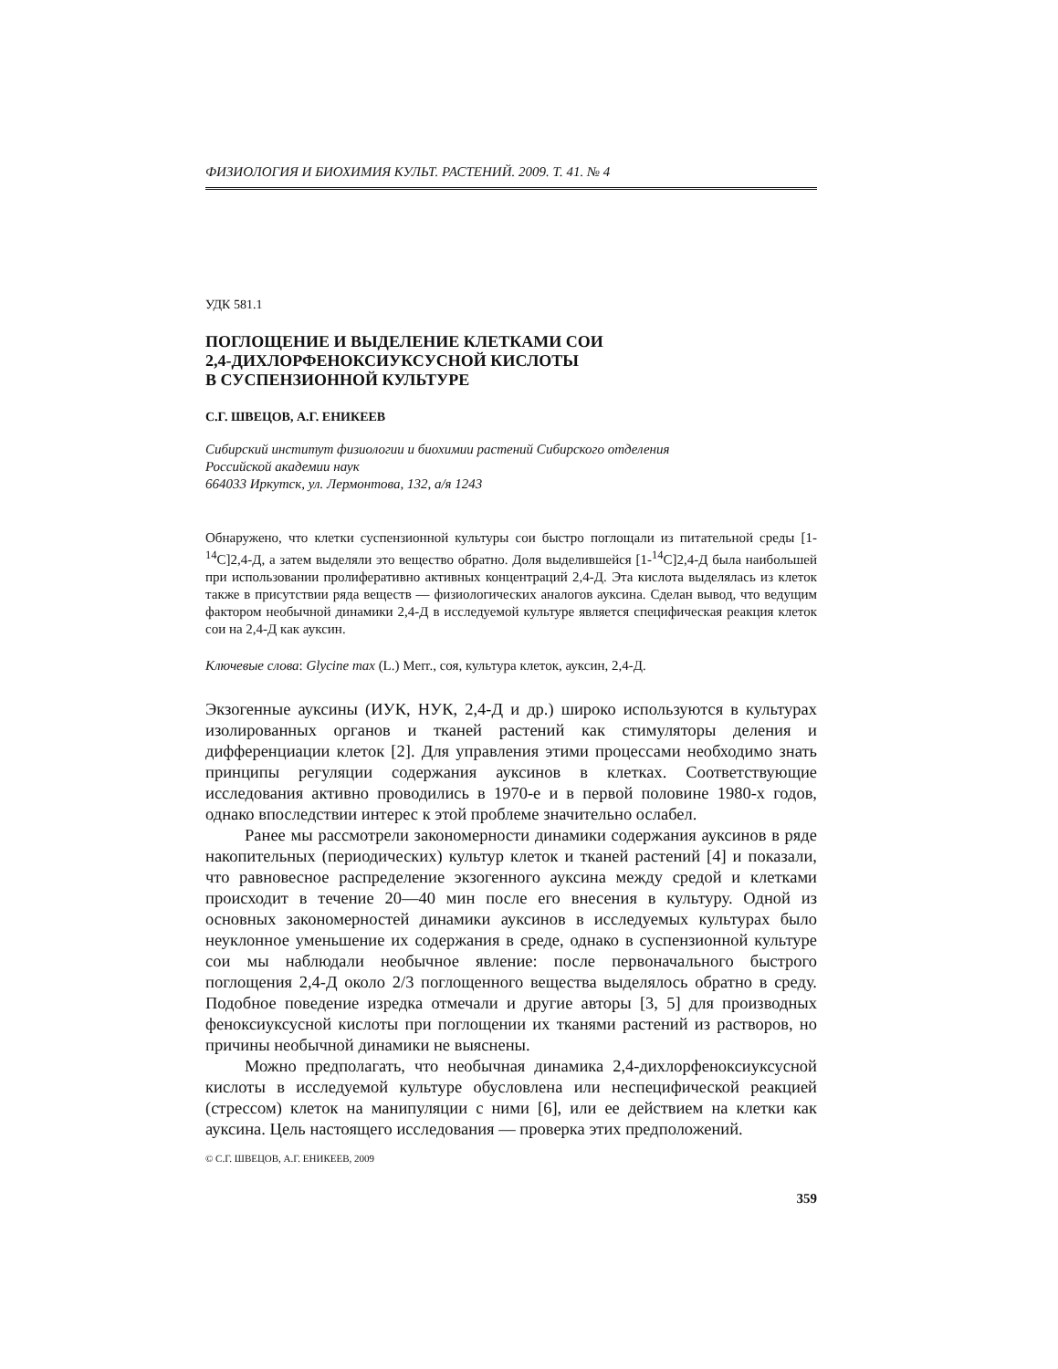ФИЗИОЛОГИЯ И БИОХИМИЯ КУЛЬТ. РАСТЕНИЙ. 2009. Т. 41. № 4
УДК 581.1
ПОГЛОЩЕНИЕ И ВЫДЕЛЕНИЕ КЛЕТКАМИ СОИ
2,4-ДИХЛОРФЕНОКСИУКСУСНОЙ КИСЛОТЫ
В СУСПЕНЗИОННОЙ КУЛЬТУРЕ
С.Г. ШВЕЦОВ, А.Г. ЕНИКЕЕВ
Сибирский институт физиологии и биохимии растений Сибирского отделения
Российской академии наук
664033 Иркутск, ул. Лермонтова, 132, а/я 1243
Обнаружено, что клетки суспензионной культуры сои быстро поглощали из питательной среды [1-<sup>14</sup>C]2,4-Д, а затем выделяли это вещество обратно. Доля выделившейся [1-<sup>14</sup>C]2,4-Д была наибольшей при использовании пролиферативно активных концентраций 2,4-Д. Эта кислота выделялась из клеток также в присутствии ряда веществ — физиологических аналогов ауксина. Сделан вывод, что ведущим фактором необычной динамики 2,4-Д в исследуемой культуре является специфическая реакция клеток сои на 2,4-Д как ауксин.
Ключевые слова: Glycine max (L.) Merr., соя, культура клеток, ауксин, 2,4-Д.
Экзогенные ауксины (ИУК, НУК, 2,4-Д и др.) широко используются в культурах изолированных органов и тканей растений как стимуляторы деления и дифференциации клеток [2]. Для управления этими процессами необходимо знать принципы регуляции содержания ауксинов в клетках. Соответствующие исследования активно проводились в 1970-е и в первой половине 1980-х годов, однако впоследствии интерес к этой проблеме значительно ослабел.
Ранее мы рассмотрели закономерности динамики содержания ауксинов в ряде накопительных (периодических) культур клеток и тканей растений [4] и показали, что равновесное распределение экзогенного ауксина между средой и клетками происходит в течение 20—40 мин после его внесения в культуру. Одной из основных закономерностей динамики ауксинов в исследуемых культурах было неуклонное уменьшение их содержания в среде, однако в суспензионной культуре сои мы наблюдали необычное явление: после первоначального быстрого поглощения 2,4-Д около 2/3 поглощенного вещества выделялось обратно в среду. Подобное поведение изредка отмечали и другие авторы [3, 5] для производных феноксиуксусной кислоты при поглощении их тканями растений из растворов, но причины необычной динамики не выяснены.
Можно предполагать, что необычная динамика 2,4-дихлорфеноксиуксусной кислоты в исследуемой культуре обусловлена или неспецифической реакцией (стрессом) клеток на манипуляции с ними [6], или ее действием на клетки как ауксина. Цель настоящего исследования — проверка этих предположений.
© С.Г. ШВЕЦОВ, А.Г. ЕНИКЕЕВ, 2009
359